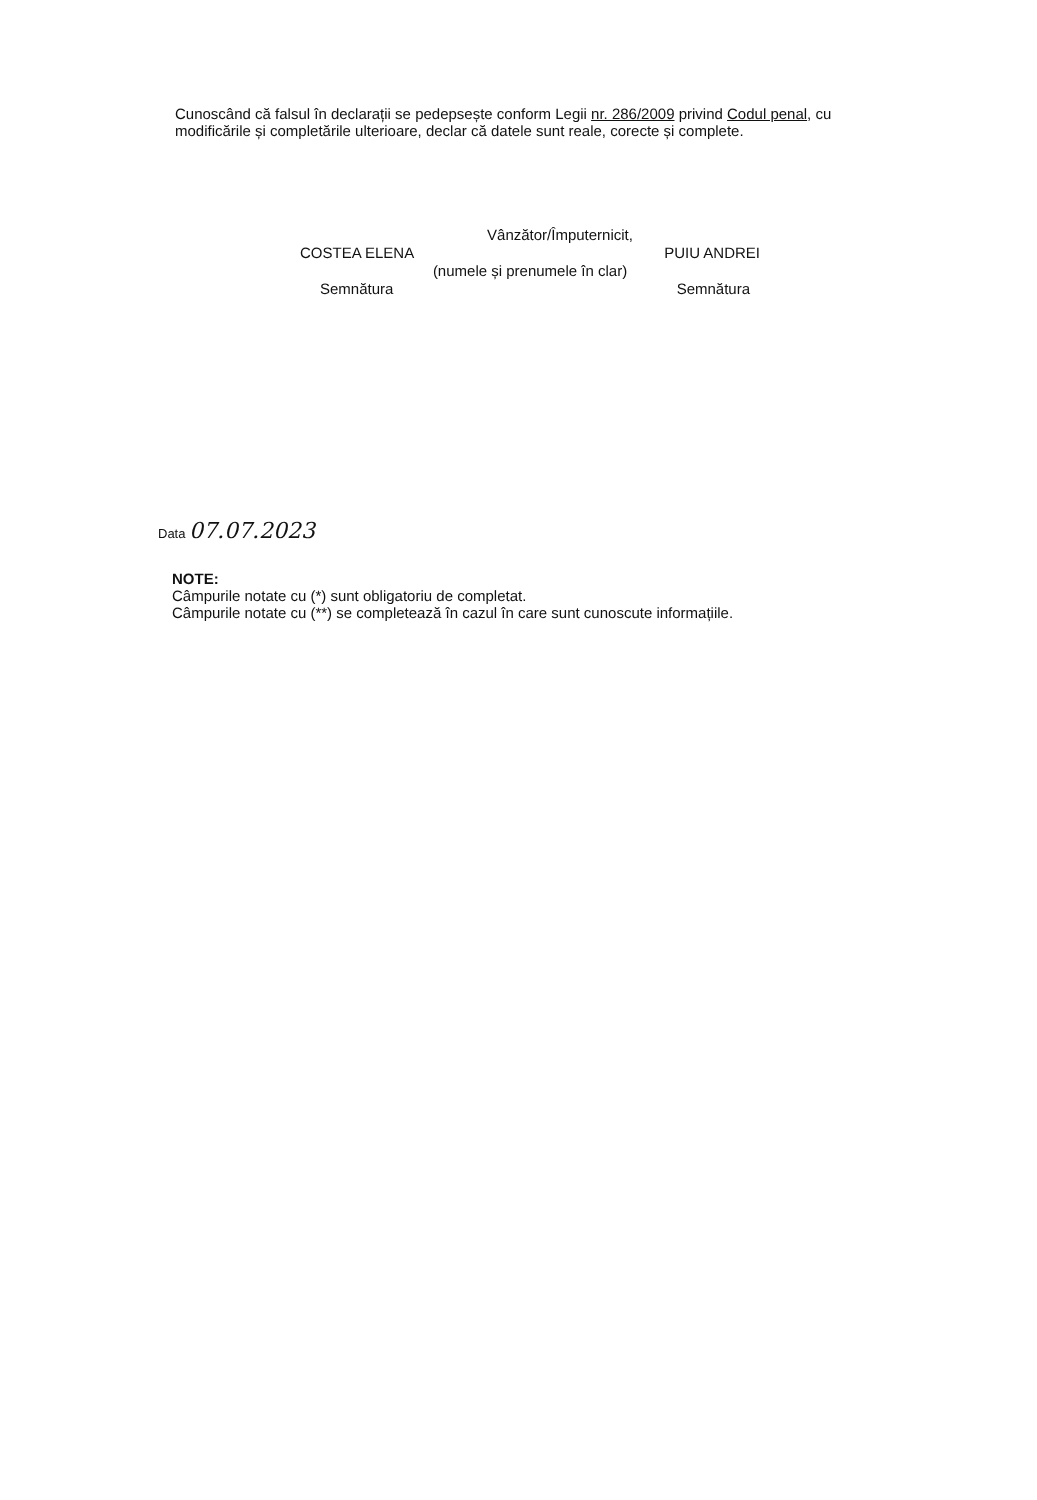Cunoscând că falsul în declarații se pedepsește conform Legii nr. 286/2009 privind Codul penal, cu modificările și completările ulterioare, declar că datele sunt reale, corecte și complete.
Vânzător/Împuternicit,
COSTEA ELENA PUIU ANDREI
(numele și prenumele în clar)
Semnătura Semnătura
Data 07.07.2023
NOTE:
Câmpurile notate cu (*) sunt obligatoriu de completat.
Câmpurile notate cu (**) se completează în cazul în care sunt cunoscute informațiile.